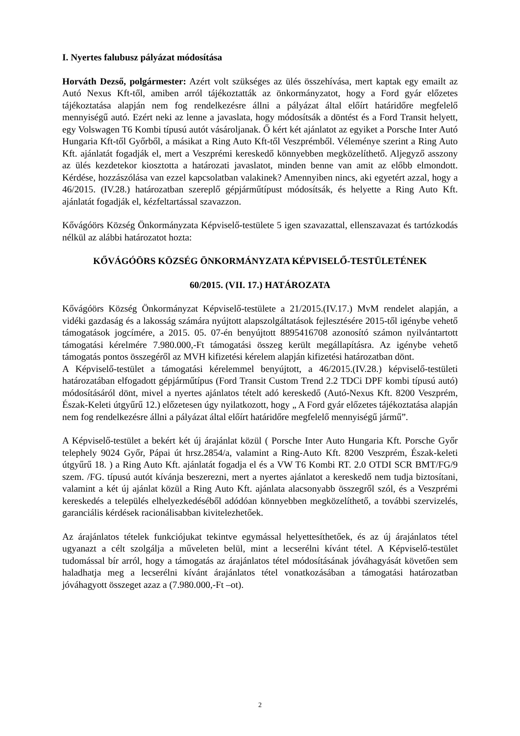I. Nyertes falubusz pályázat módosítása
Horváth Dezső, polgármester: Azért volt szükséges az ülés összehívása, mert kaptak egy emailt az Autó Nexus Kft-től, amiben arról tájékoztatták az önkormányzatot, hogy a Ford gyár előzetes tájékoztatása alapján nem fog rendelkezésre állni a pályázat által előírt határidőre megfelelő mennyiségű autó. Ezért neki az lenne a javaslata, hogy módosítsák a döntést és a Ford Transit helyett, egy Volswagen T6 Kombi típusú autót vásároljanak. Ő kért két ajánlatot az egyiket a Porsche Inter Autó Hungaria Kft-től Győrből, a másikat a Ring Auto Kft-től Veszprémből. Véleménye szerint a Ring Auto Kft. ajánlatát fogadják el, mert a Veszprémi kereskedő könnyebben megközelíthető. Aljegyző asszony az ülés kezdetekor kiosztotta a határozati javaslatot, minden benne van amit az előbb elmondott. Kérdése, hozzászólása van ezzel kapcsolatban valakinek? Amennyiben nincs, aki egyetért azzal, hogy a 46/2015. (IV.28.) határozatban szereplő gépjárműtípust módosítsák, és helyette a Ring Auto Kft. ajánlatát fogadják el, kézfeltartással szavazzon.
Kővágóörs Község Önkormányzata Képviselő-testülete 5 igen szavazattal, ellenszavazat és tartózkodás nélkül az alábbi határozatot hozta:
KŐVÁGÓÖRS KÖZSÉG ÖNKORMÁNYZATA KÉPVISELŐ-TESTÜLETÉNEK
60/2015. (VII. 17.) HATÁROZATA
Kővágóörs Község Önkormányzat Képviselő-testülete a 21/2015.(IV.17.) MvM rendelet alapján, a vidéki gazdaság és a lakosság számára nyújtott alapszolgáltatások fejlesztésére 2015-től igénybe vehető támogatások jogcímére, a 2015. 05. 07-én benyújtott 8895416708 azonosító számon nyilvántartott támogatási kérelmére 7.980.000,-Ft támogatási összeg került megállapításra. Az igénybe vehető támogatás pontos összegéről az MVH kifizetési kérelem alapján kifizetési határozatban dönt.
A Képviselő-testület a támogatási kérelemmel benyújtott, a 46/2015.(IV.28.) képviselő-testületi határozatában elfogadott gépjárműtípus (Ford Transit Custom Trend 2.2 TDCi DPF kombi típusú autó) módosításáról dönt, mivel a nyertes ajánlatos tételt adó kereskedő (Autó-Nexus Kft. 8200 Veszprém, Észak-Keleti útgyűrű 12.) előzetesen úgy nyilatkozott, hogy „ A Ford gyár előzetes tájékoztatása alapján nem fog rendelkezésre állni a pályázat által előírt határidőre megfelelő mennyiségű jármű”.
A Képviselő-testület a bekért két új árajánlat közül ( Porsche Inter Auto Hungaria Kft. Porsche Győr telephely 9024 Győr, Pápai út hrsz.2854/a, valamint a Ring-Auto Kft. 8200 Veszprém, Észak-keleti útgyűrű 18. ) a Ring Auto Kft. ajánlatát fogadja el és a VW T6 Kombi RT. 2.0 OTDI SCR BMT/FG/9 szem. /FG. típusú autót kívánja beszerezni, mert a nyertes ajánlatot a kereskedő nem tudja biztosítani, valamint a két új ajánlat közül a Ring Auto Kft. ajánlata alacsonyabb összegről szól, és a Veszprémi kereskedés a település elhelyezkedéséből adódóan könnyebben megközelíthető, a további szervizelés, garanciális kérdések racionálisabban kivitelezhetőek.
Az árajánlatos tételek funkciójukat tekintve egymással helyettesíthetőek, és az új árajánlatos tétel ugyanazt a célt szolgálja a műveleten belül, mint a lecserélni kívánt tétel. A Képviselő-testület tudomással bír arról, hogy a támogatás az árajánlatos tétel módosításának jóváhagyását követően sem haladhatja meg a lecserélni kívánt árajánlatos tétel vonatkozásában a támogatási határozatban jóváhagyott összeget azaz a (7.980.000,-Ft –ot).
2